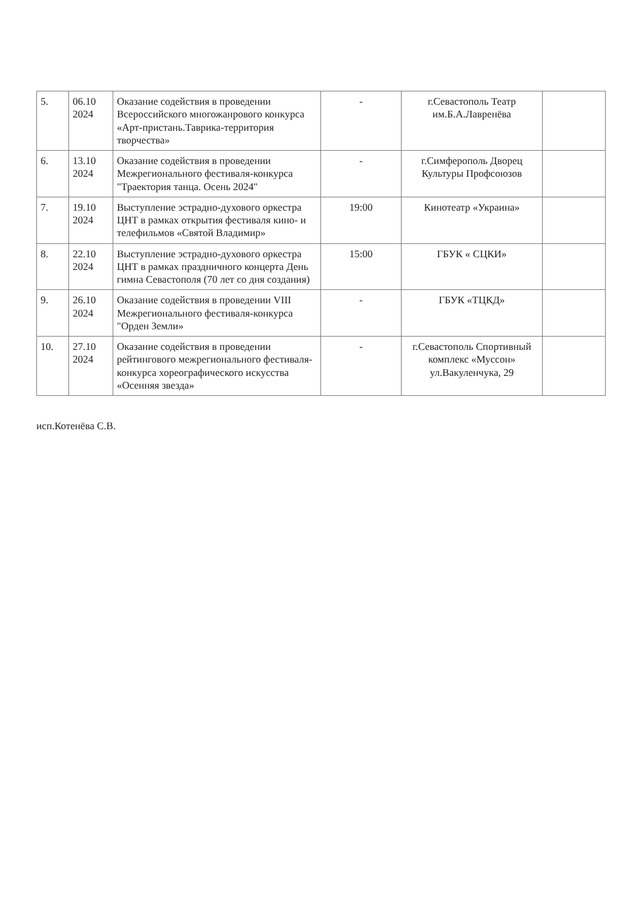| 5. | 06.10 2024 | Оказание содействия в проведении Всероссийского многожанрового конкурса «Арт-пристань.Таврика-территория творчества» | - | г.Севастополь Театр им.Б.А.Лавренёва | |
| 6. | 13.10 2024 | Оказание содействия в проведении Межрегионального фестиваля-конкурса "Траектория танца. Осень 2024" | - | г.Симферополь Дворец Культуры Профсоюзов | |
| 7. | 19.10 2024 | Выступление эстрадно-духового оркестра ЦНТ в рамках открытия фестиваля кино- и телефильмов «Святой Владимир» | 19:00 | Кинотеатр «Украина» | |
| 8. | 22.10 2024 | Выступление эстрадно-духового оркестра ЦНТ в рамках праздничного концерта День гимна Севастополя (70 лет со дня создания) | 15:00 | ГБУК « СЦКИ» | |
| 9. | 26.10 2024 | Оказание содействия в проведении VIII Межрегионального фестиваля-конкурса "Орден Земли» | - | ГБУК «ТЦКД» | |
| 10. | 27.10 2024 | Оказание содействия в проведении рейтингового межрегионального фестиваля-конкурса хореографического искусства «Осенняя звезда» | - | г.Севастополь Спортивный комплекс «Муссон» ул.Вакуленчука, 29 | |
исп.Котенёва С.В.